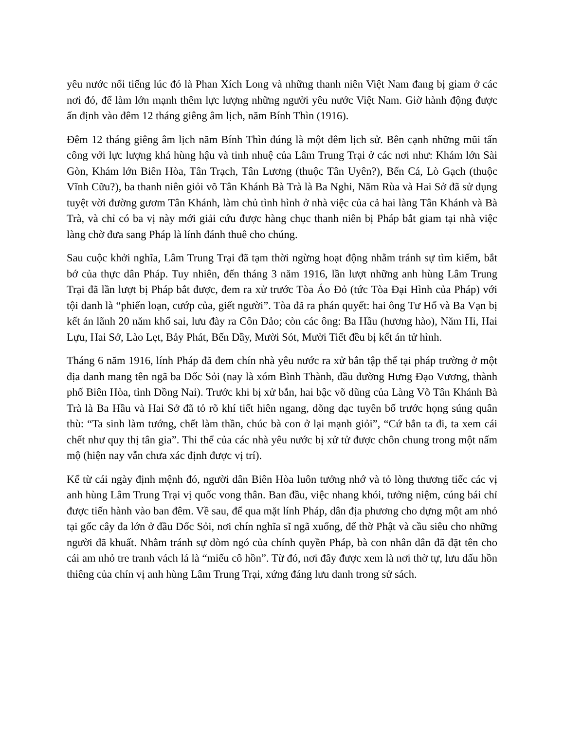yêu nước nổi tiếng lúc đó là Phan Xích Long và những thanh niên Việt Nam đang bị giam ở các nơi đó, để làm lớn mạnh thêm lực lượng những người yêu nước Việt Nam. Giờ hành động được ấn định vào đêm 12 tháng giêng âm lịch, năm Bính Thìn (1916).
Đêm 12 tháng giêng âm lịch năm Bính Thìn đúng là một đêm lịch sử. Bên cạnh những mũi tấn công với lực lượng khá hùng hậu và tinh nhuệ của Lâm Trung Trại ở các nơi như: Khám lớn Sài Gòn, Khám lớn Biên Hòa, Tân Trạch, Tân Lương (thuộc Tân Uyên?), Bến Cá, Lò Gạch (thuộc Vĩnh Cữu?), ba thanh niên giỏi võ Tân Khánh Bà Trà là Ba Nghi, Năm Rùa và Hai Sở đã sử dụng tuyệt vời đường gươm Tân Khánh, làm chủ tình hình ở nhà việc của cả hai làng Tân Khánh và Bà Trà, và chỉ có ba vị này mới giải cứu được hàng chục thanh niên bị Pháp bắt giam tại nhà việc làng chờ đưa sang Pháp là lính đánh thuê cho chúng.
Sau cuộc khởi nghĩa, Lâm Trung Trại đã tạm thời ngừng hoạt động nhằm tránh sự tìm kiếm, bắt bớ của thực dân Pháp. Tuy nhiên, đến tháng 3 năm 1916, lần lượt những anh hùng Lâm Trung Trại đã lần lượt bị Pháp bắt được, đem ra xử trước Tòa Áo Đỏ (tức Tòa Đại Hình của Pháp) với tội danh là “phiến loạn, cướp của, giết người”. Tòa đã ra phán quyết: hai ông Tư Hổ và Ba Vạn bị kết án lãnh 20 năm khổ sai, lưu đày ra Côn Đảo; còn các ông: Ba Hầu (hương hào), Năm Hi, Hai Lựu, Hai Sở, Lào Lẹt, Bảy Phát, Bến Đầy, Mười Sót, Mười Tiết đều bị kết án tử hình.
Tháng 6 năm 1916, lính Pháp đã đem chín nhà yêu nước ra xử bắn tập thể tại pháp trường ở một địa danh mang tên ngã ba Dốc Sỏi (nay là xóm Bình Thành, đầu đường Hưng Đạo Vương, thành phố Biên Hòa, tỉnh Đồng Nai). Trước khi bị xử bắn, hai bậc võ dũng của Làng Võ Tân Khánh Bà Trà là Ba Hầu và Hai Sở đã tỏ rõ khí tiết hiên ngang, dõng dạc tuyên bố trước họng súng quân thù: “Ta sinh làm tướng, chết làm thần, chúc bà con ở lại mạnh giỏi”, “Cứ bắn ta đi, ta xem cái chết như quy thị tân gia”. Thi thể của các nhà yêu nước bị xử tử được chôn chung trong một nấm mộ (hiện nay vẫn chưa xác định được vị trí).
Kể từ cái ngày định mệnh đó, người dân Biên Hòa luôn tưởng nhớ và tỏ lòng thương tiếc các vị anh hùng Lâm Trung Trại vị quốc vong thân. Ban đầu, việc nhang khói, tưởng niệm, cúng bái chỉ được tiến hành vào ban đêm. Về sau, để qua mặt lính Pháp, dân địa phương cho dựng một am nhỏ tại gốc cây đa lớn ở đầu Dốc Sỏi, nơi chín nghĩa sĩ ngã xuống, để thờ Phật và cầu siêu cho những người đã khuất. Nhằm tránh sự dòm ngó của chính quyền Pháp, bà con nhân dân đã đặt tên cho cái am nhỏ tre tranh vách lá là “miếu cô hồn”. Từ đó, nơi đây được xem là nơi thờ tự, lưu dấu hồn thiêng của chín vị anh hùng Lâm Trung Trại, xứng đáng lưu danh trong sử sách.